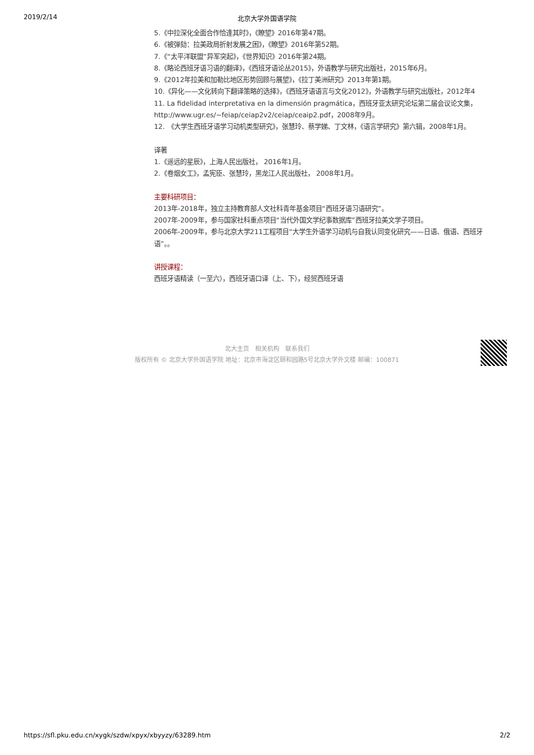2019/2/14
北京大学外国语学院
5.《中拉深化全面合作恰逢其时》，《瞭望》2016年第47期。
6.《被弹劾：拉美政局折射发展之困》，《瞭望》2016年第52期。
7.《“太平洋联盟”异军突起》，《世界知识》2016年第24期。
8.《略论西班牙语习语的翻译》，《西班牙语论丛2015》，外语教学与研究出版社，2015年6月。
9.《2012年拉美和加勒比地区形势回顾与展望》，《拉丁美洲研究》2013年第1期。
10.《异化——文化转向下翻译策略的选择》，《西班牙语语言与文化2012》，外语教学与研究出版社，2012年4
11. La fidelidad interpretativa en la dimensión pragmática，西班牙亚太研究论坛第二届会议论文集，
http://www.ugr.es/~feiap/ceiap2v2/ceiap/ceaip2.pdf，2008年9月。
12.　《大学生西班牙语学习动机类型研究》，张慧玲、蔡学娣、丁文林，《语言学研究》第六辑，2008年1月。
译著
1.《遥远的星辰》，上海人民出版社， 2016年1月。
2.《卷烟女工》，孟宪臣、张慧玲，黑龙江人民出版社， 2008年1月。
主要科研项目：
2013年-2018年，独立主持教育部人文社科青年基金项目“西班牙语习语研究”。
2007年-2009年，参与国家社科重点项目“当代外国文学纪事数据库”西班牙拉美文学子项目。
2006年-2009年，参与北京大学211工程项目“大学生外语学习动机与自我认同变化研究——日语、俄语、西班牙
语”。。
讲授课程：
西班牙语精读（一至六），西班牙语口译（上、下），经贸西班牙语
北大主页　相关机构　联系我们
版权所有 © 北京大学外国语学院 地址：北京市海淀区颐和园路5号北京大学外文楼 邮编：100871
https://sfl.pku.edu.cn/xygk/szdw/xpyx/xbyyzy/63289.htm 2/2